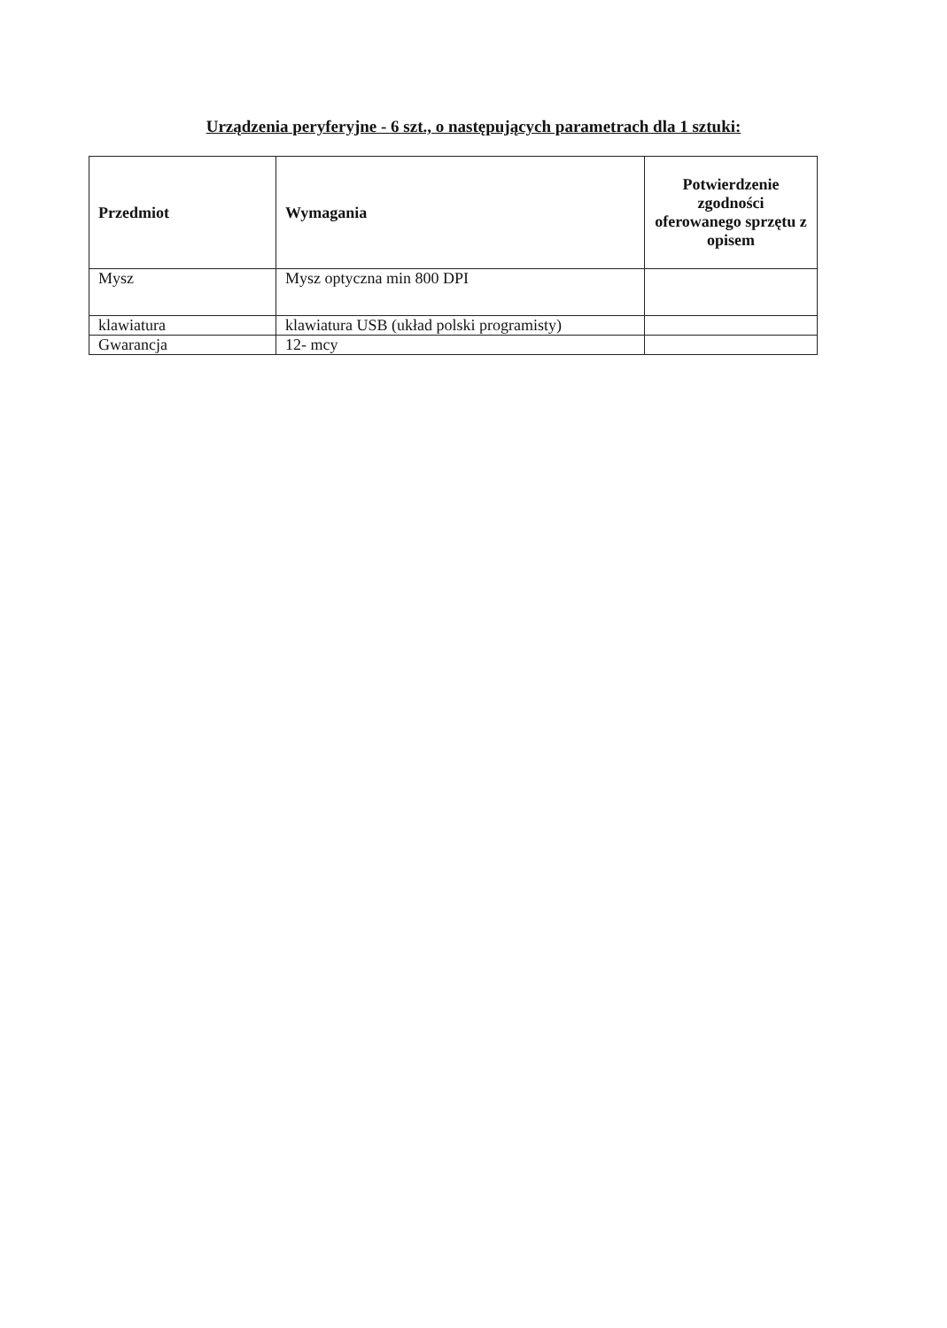Urządzenia peryferyjne - 6 szt., o następujących parametrach dla 1 sztuki:
| Przedmiot | Wymagania | Potwierdzenie zgodności oferowanego sprzętu z opisem |
| --- | --- | --- |
| Mysz | Mysz optyczna min 800 DPI | |
| klawiatura | klawiatura USB (układ polski programisty) | |
| Gwarancja | 12- mcy | |